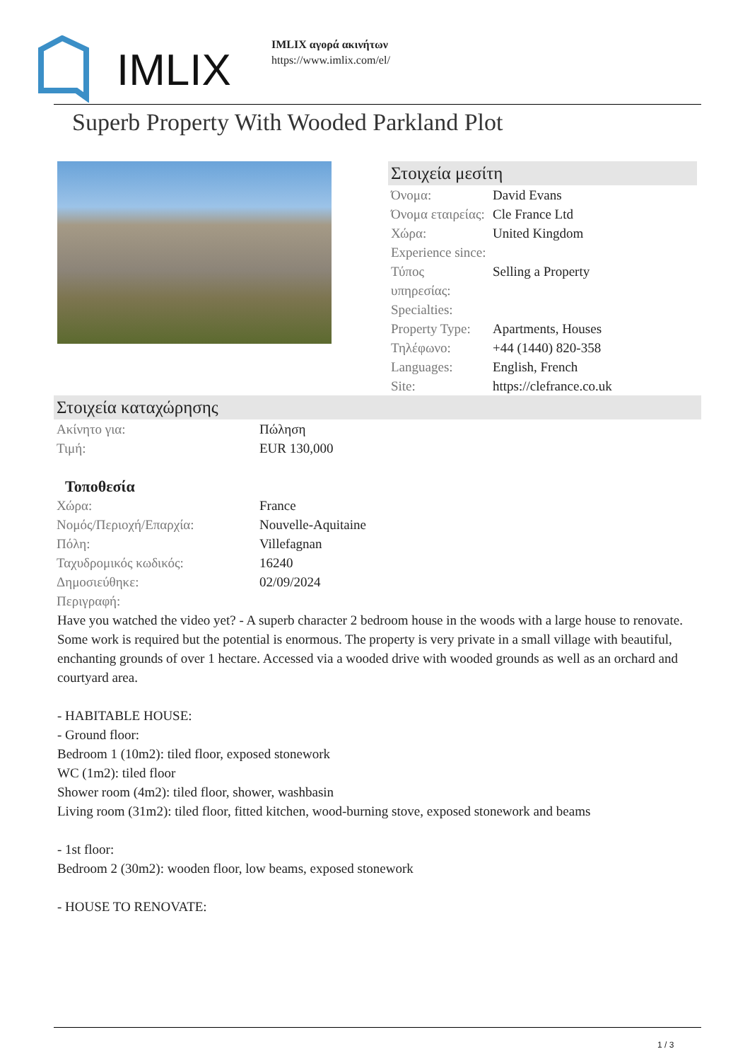IMLIX
IMLIX αγορά ακινήτων
https://www.imlix.com/el/
Superb Property With Wooded Parkland Plot
Στοιχεία μεσίτη
| Όνομα: | David Evans |
| Όνομα εταιρείας: | Cle France Ltd |
| Χώρα: | United Kingdom |
| Experience since: | |
| Τύπος υπηρεσίας: | Selling a Property |
| Specialties: | |
| Property Type: | Apartments, Houses |
| Τηλέφωνο: | +44 (1440) 820-358 |
| Languages: | English, French |
| Site: | https://clefrance.co.uk |
Στοιχεία καταχώρησης
| Ακίνητο για: | Πώληση |
| Τιμή: | EUR 130,000 |
Τοποθεσία
| Χώρα: | France |
| Νομός/Περιοχή/Επαρχία: | Nouvelle-Aquitaine |
| Πόλη: | Villefagnan |
| Ταχυδρομικός κωδικός: | 16240 |
| Δημοσιεύθηκε: | 02/09/2024 |
| Περιγραφή: | |
Have you watched the video yet? - A superb character 2 bedroom house in the woods with a large house to renovate. Some work is required but the potential is enormous. The property is very private in a small village with beautiful, enchanting grounds of over 1 hectare. Accessed via a wooded drive with wooded grounds as well as an orchard and courtyard area.
- HABITABLE HOUSE:
- Ground floor:
Bedroom 1 (10m2): tiled floor, exposed stonework
WC (1m2): tiled floor
Shower room (4m2): tiled floor, shower, washbasin
Living room (31m2): tiled floor, fitted kitchen, wood-burning stove, exposed stonework and beams
- 1st floor:
Bedroom 2 (30m2): wooden floor, low beams, exposed stonework
- HOUSE TO RENOVATE:
1 / 3